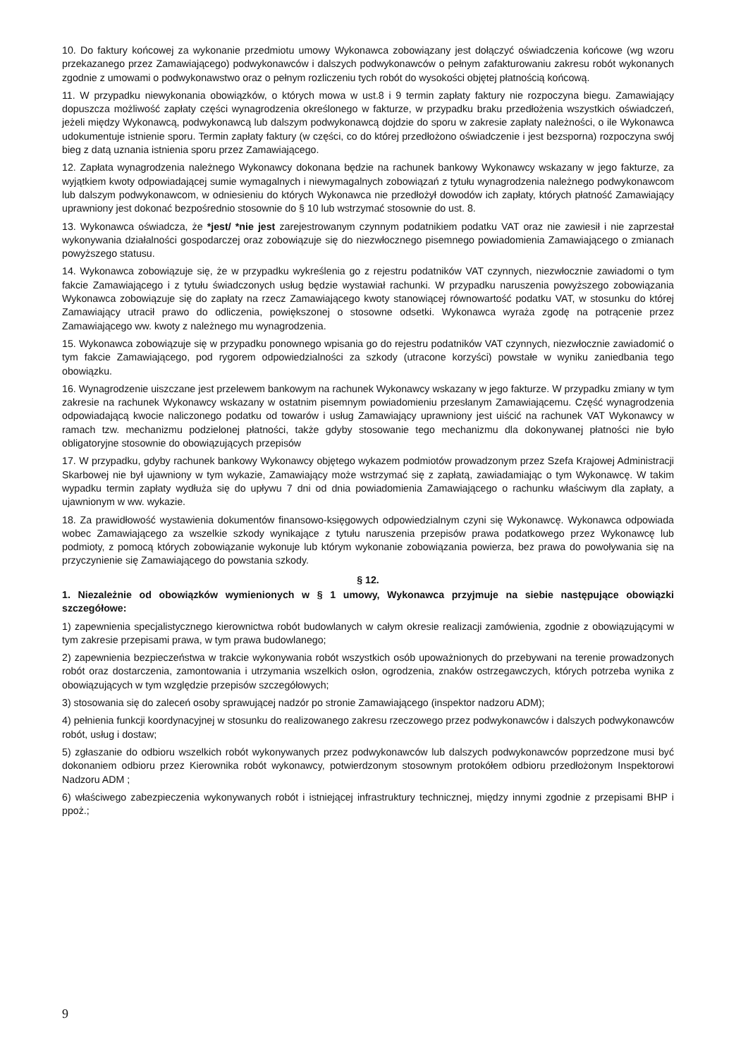10. Do faktury końcowej za wykonanie przedmiotu umowy Wykonawca zobowiązany jest dołączyć oświadczenia końcowe (wg wzoru przekazanego przez Zamawiającego) podwykonawców i dalszych podwykonawców o pełnym zafakturowaniu zakresu robót wykonanych zgodnie z umowami o podwykonawstwo oraz o pełnym rozliczeniu tych robót do wysokości objętej płatnością końcową.
11. W przypadku niewykonania obowiązków, o których mowa w ust.8 i 9 termin zapłaty faktury nie rozpoczyna biegu. Zamawiający dopuszcza możliwość zapłaty części wynagrodzenia określonego w fakturze, w przypadku braku przedłożenia wszystkich oświadczeń, jeżeli między Wykonawcą, podwykonawcą lub dalszym podwykonawcą dojdzie do sporu w zakresie zapłaty należności, o ile Wykonawca udokumentuje istnienie sporu. Termin zapłaty faktury (w części, co do której przedłożono oświadczenie i jest bezsporna) rozpoczyna swój bieg z datą uznania istnienia sporu przez Zamawiającego.
12. Zapłata wynagrodzenia należnego Wykonawcy dokonana będzie na rachunek bankowy Wykonawcy wskazany w jego fakturze, za wyjątkiem kwoty odpowiadającej sumie wymagalnych i niewymagalnych zobowiązań z tytułu wynagrodzenia należnego podwykonawcom lub dalszym podwykonawcom, w odniesieniu do których Wykonawca nie przedłożył dowodów ich zapłaty, których płatność Zamawiający uprawniony jest dokonać bezpośrednio stosownie do § 10 lub wstrzymać stosownie do ust. 8.
13. Wykonawca oświadcza, że *jest/ *nie jest zarejestrowanym czynnym podatnikiem podatku VAT oraz nie zawiesił i nie zaprzestał wykonywania działalności gospodarczej oraz zobowiązuje się do niezwłocznego pisemnego powiadomienia Zamawiającego o zmianach powyższego statusu.
14. Wykonawca zobowiązuje się, że w przypadku wykreślenia go z rejestru podatników VAT czynnych, niezwłocznie zawiadomi o tym fakcie Zamawiającego i z tytułu świadczonych usług będzie wystawiał rachunki. W przypadku naruszenia powyższego zobowiązania Wykonawca zobowiązuje się do zapłaty na rzecz Zamawiającego kwoty stanowiącej równowartość podatku VAT, w stosunku do której Zamawiający utracił prawo do odliczenia, powiększonej o stosowne odsetki. Wykonawca wyraża zgodę na potrącenie przez Zamawiającego ww. kwoty z należnego mu wynagrodzenia.
15. Wykonawca zobowiązuje się w przypadku ponownego wpisania go do rejestru podatników VAT czynnych, niezwłocznie zawiadomić o tym fakcie Zamawiającego, pod rygorem odpowiedzialności za szkody (utracone korzyści) powstałe w wyniku zaniedbania tego obowiązku.
16. Wynagrodzenie uiszczane jest przelewem bankowym na rachunek Wykonawcy wskazany w jego fakturze. W przypadku zmiany w tym zakresie na rachunek Wykonawcy wskazany w ostatnim pisemnym powiadomieniu przesłanym Zamawiającemu. Część wynagrodzenia odpowiadającą kwocie naliczonego podatku od towarów i usług Zamawiający uprawniony jest uiścić na rachunek VAT Wykonawcy w ramach tzw. mechanizmu podzielonej płatności, także gdyby stosowanie tego mechanizmu dla dokonywanej płatności nie było obligatoryjne stosownie do obowiązujących przepisów
17. W przypadku, gdyby rachunek bankowy Wykonawcy objętego wykazem podmiotów prowadzonym przez Szefa Krajowej Administracji Skarbowej nie był ujawniony w tym wykazie, Zamawiający może wstrzymać się z zapłatą, zawiadamiając o tym Wykonawcę. W takim wypadku termin zapłaty wydłuża się do upływu 7 dni od dnia powiadomienia Zamawiającego o rachunku właściwym dla zapłaty, a ujawnionym w ww. wykazie.
18. Za prawidłowość wystawienia dokumentów finansowo-księgowych odpowiedzialnym czyni się Wykonawcę. Wykonawca odpowiada wobec Zamawiającego za wszelkie szkody wynikające z tytułu naruszenia przepisów prawa podatkowego przez Wykonawcę lub podmioty, z pomocą których zobowiązanie wykonuje lub którym wykonanie zobowiązania powierza, bez prawa do powoływania się na przyczynienie się Zamawiającego do powstania szkody.
§ 12.
1. Niezależnie od obowiązków wymienionych w § 1 umowy, Wykonawca przyjmuje na siebie następujące obowiązki szczegółowe:
1) zapewnienia specjalistycznego kierownictwa robót budowlanych w całym okresie realizacji zamówienia, zgodnie z obowiązującymi w tym zakresie przepisami prawa, w tym prawa budowlanego;
2) zapewnienia bezpieczeństwa w trakcie wykonywania robót wszystkich osób upoważnionych do przebywani na terenie prowadzonych robót oraz dostarczenia, zamontowania i utrzymania wszelkich osłon, ogrodzenia, znaków ostrzegawczych, których potrzeba wynika z obowiązujących w tym względzie przepisów szczegółowych;
3) stosowania się do zaleceń osoby sprawującej nadzór po stronie Zamawiającego (inspektor nadzoru ADM);
4) pełnienia funkcji koordynacyjnej w stosunku do realizowanego zakresu rzeczowego przez podwykonawców i dalszych podwykonawców robót, usług i dostaw;
5) zgłaszanie do odbioru wszelkich robót wykonywanych przez podwykonawców lub dalszych podwykonawców poprzedzone musi być dokonaniem odbioru przez Kierownika robót wykonawcy, potwierdzonym stosownym protokółem odbioru przedłożonym Inspektorowi Nadzoru ADM ;
6) właściwego zabezpieczenia wykonywanych robót i istniejącej infrastruktury technicznej, między innymi zgodnie z przepisami BHP i ppoż.;
9